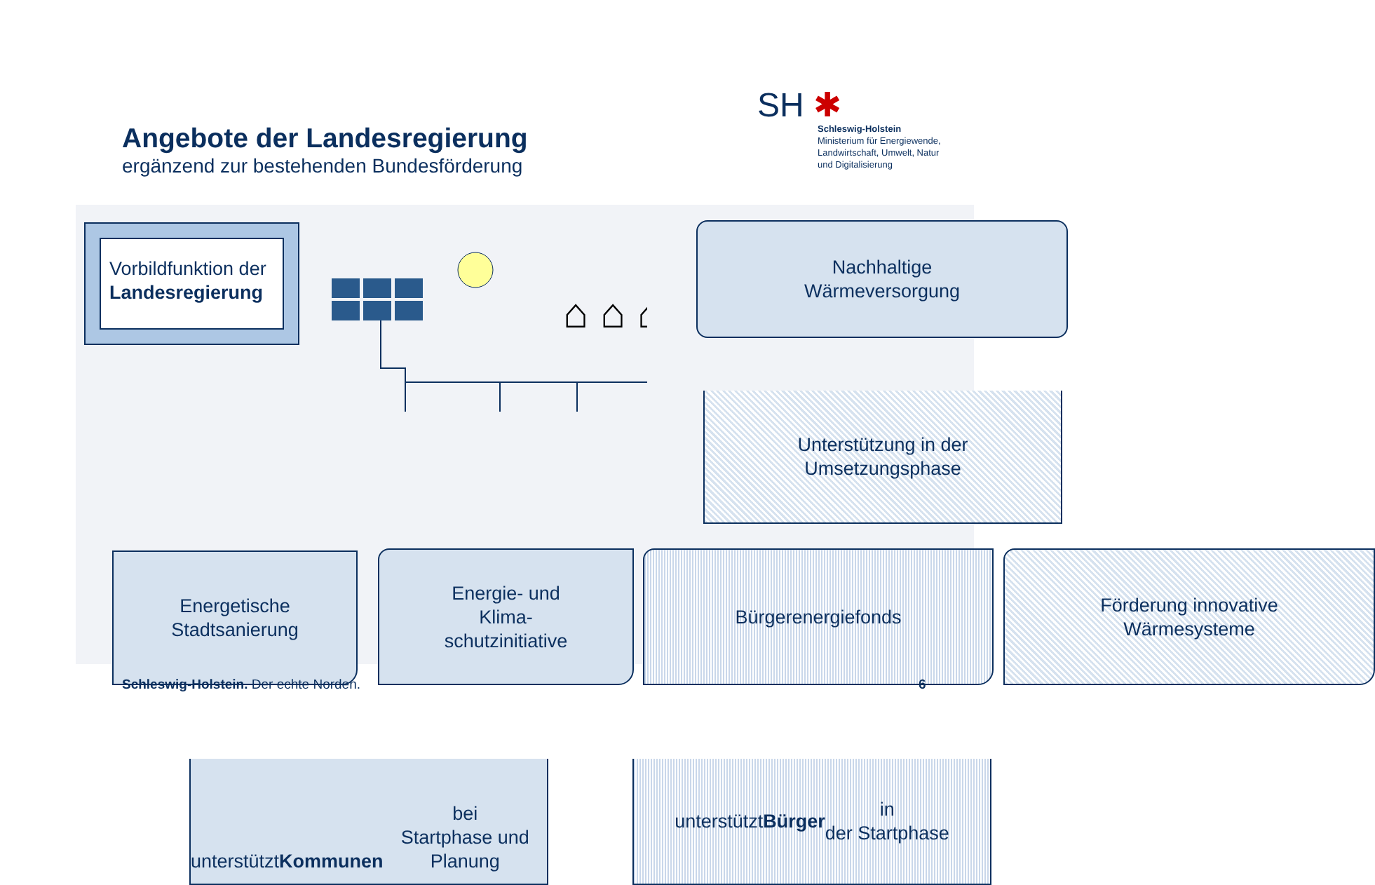Angebote der Landesregierung
ergänzend zur bestehenden Bundesförderung
SH ✱
Schleswig-Holstein
Ministerium für Energiewende,
Landwirtschaft, Umwelt, Natur
und Digitalisierung
Vorbildfunktion der
Landesregierung
⌂ ⌂ ⌂
.
Nachhaltige
Wärmeversorgung
Unterstützung in der
Umsetzungsphase
Energetische
Stadtsanierung
Energie- und
Klima-
schutzinitiative
Bürgerenergiefonds
Förderung innovative
Wärmesysteme
unterstützt
Kommunen bei
Startphase und Planung
unterstützt Bürger in
der Startphase
Schleswig-Holstein. Der echte Norden.
6